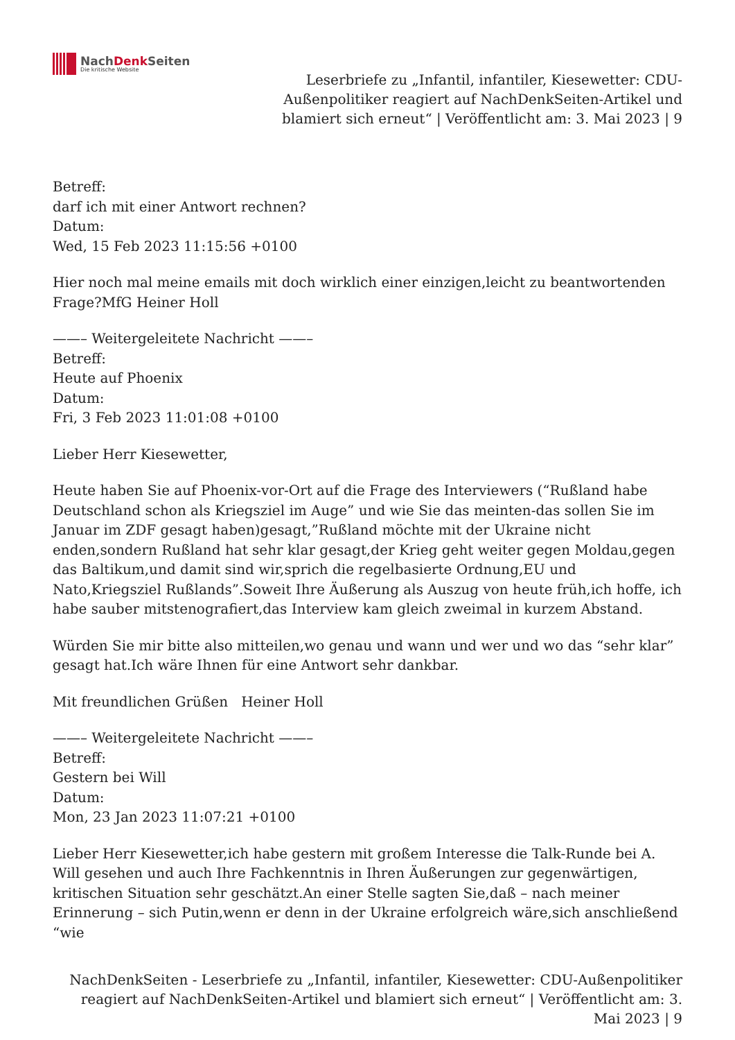NachDenk Seiten
Die kritische Website
Leserbriefe zu „Infantil, infantiler, Kiesewetter: CDU-Außenpolitiker reagiert auf NachDenkSeiten-Artikel und blamiert sich erneut“ | Veröffentlicht am: 3. Mai 2023 | 9
Betreff:
darf ich mit einer Antwort rechnen?
Datum:
Wed, 15 Feb 2023 11:15:56 +0100
Hier noch mal meine emails mit doch wirklich einer einzigen,leicht zu beantwortenden Frage?MfG Heiner Holl
——– Weitergeleitete Nachricht ——–
Betreff:
Heute auf Phoenix
Datum:
Fri, 3 Feb 2023 11:01:08 +0100
Lieber Herr Kiesewetter,
Heute haben Sie auf Phoenix-vor-Ort auf die Frage des Interviewers (“Rußland habe Deutschland schon als Kriegsziel im Auge” und wie Sie das meinten-das sollen Sie im Januar im ZDF gesagt haben)gesagt,”Rußland möchte mit der Ukraine nicht enden,sondern Rußland hat sehr klar gesagt,der Krieg geht weiter gegen Moldau,gegen das Baltikum,und damit sind wir,sprich die regelbasierte Ordnung,EU und Nato,Kriegsziel Rußlands”.Soweit Ihre Äußerung als Auszug von heute früh,ich hoffe, ich habe sauber mitstenografiert,das Interview kam gleich zweimal in kurzem Abstand.
Würden Sie mir bitte also mitteilen,wo genau und wann und wer und wo das “sehr klar” gesagt hat.Ich wäre Ihnen für eine Antwort sehr dankbar.
Mit freundlichen Grüßen Heiner Holl
——– Weitergeleitete Nachricht ——–
Betreff:
Gestern bei Will
Datum:
Mon, 23 Jan 2023 11:07:21 +0100
Lieber Herr Kiesewetter,ich habe gestern mit großem Interesse die Talk-Runde bei A. Will gesehen und auch Ihre Fachkenntnis in Ihren Äußerungen zur gegenwärtigen, kritischen Situation sehr geschätzt.An einer Stelle sagten Sie,daß – nach meiner Erinnerung – sich Putin,wenn er denn in der Ukraine erfolgreich wäre,sich anschließend “wie
NachDenkSeiten - Leserbriefe zu „Infantil, infantiler, Kiesewetter: CDU-Außenpolitiker reagiert auf NachDenkSeiten-Artikel und blamiert sich erneut“ | Veröffentlicht am: 3. Mai 2023 | 9